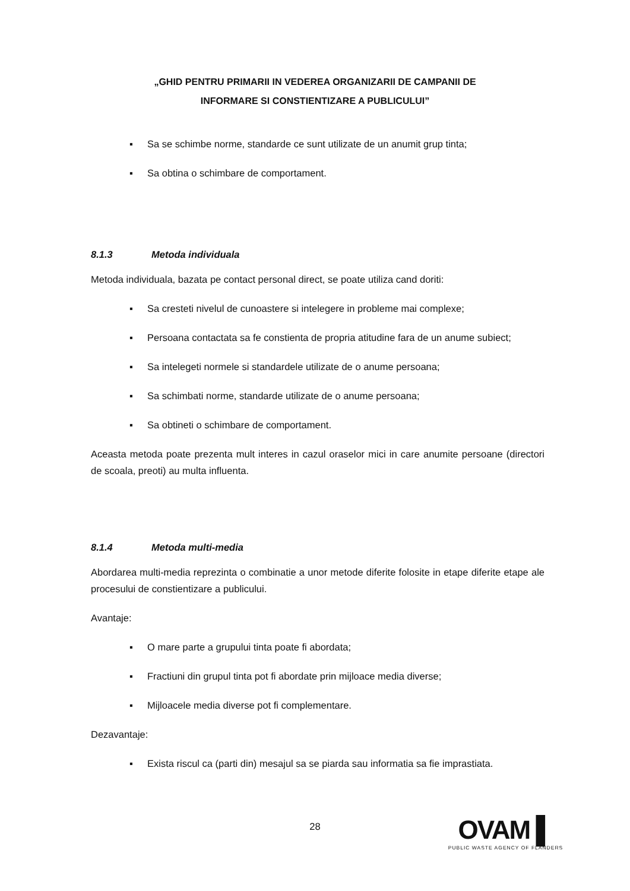„GHID PENTRU PRIMARII IN VEDEREA ORGANIZARII DE CAMPANII DE
INFORMARE SI CONSTIENTIZARE A PUBLICULUI”
▪ Sa se schimbe norme, standarde ce sunt utilizate de un anumit grup tinta;
▪ Sa obtina o schimbare de comportament.
8.1.3 Metoda individuala
Metoda individuala, bazata pe contact personal direct, se poate utiliza cand doriti:
▪ Sa cresteti nivelul de cunoastere si intelegere in probleme mai complexe;
▪ Persoana contactata sa fe constienta de propria atitudine fara de un anume subiect;
▪ Sa intelegeti normele si standardele utilizate de o anume persoana;
▪ Sa schimbati norme, standarde utilizate de o anume persoana;
▪ Sa obtineti o schimbare de comportament.
Aceasta metoda poate prezenta mult interes in cazul oraselor mici in care anumite persoane (directori de scoala, preoti) au multa influenta.
8.1.4 Metoda multi-media
Abordarea multi-media reprezinta o combinatie a unor metode diferite folosite in etape diferite etape ale procesului de constientizare a publicului.
Avantaje:
▪ O mare parte a grupului tinta poate fi abordata;
▪ Fractiuni din grupul tinta pot fi abordate prin mijloace media diverse;
▪ Mijloacele media diverse pot fi complementare.
Dezavantaje:
▪ Exista riscul ca (parti din) mesajul sa se piarda sau informatia sa fie imprastiata.
28
OVAM ▌
PUBLIC WASTE AGENCY OF FLANDERS